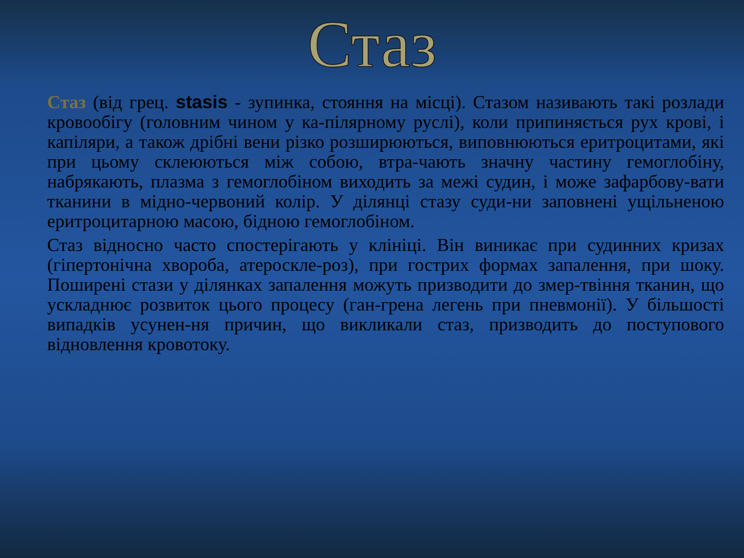Стаз
Стаз (від грец. stasis - зупинка, стояння на місці). Стазом називають такі розлади кровообігу (головним чином у ка-пілярному руслі), коли припиняється рух крові, і капіляри, а також дрібні вени різко розширюються, виповнюються еритроцитами, які при цьому склеюються між собою, втра-чають значну частину гемоглобіну, набрякають, плазма з гемоглобіном виходить за межі судин, і може зафарбову-вати тканини в мідно-червоний колір. У ділянці стазу суди-ни заповнені ущільненою еритроцитарною масою, бідною гемоглобіном.
Стаз відносно часто спостерігають у клініці. Він виникає при судинних кризах (гіпертонічна хвороба, атероскле-роз), при гострих формах запалення, при шоку. Поширені стази у ділянках запалення можуть призводити до змер-твіння тканин, що ускладнює розвиток цього процесу (ган-грена легень при пневмонії). У більшості випадків усунен-ня причин, що викликали стаз, призводить до поступового відновлення кровотоку.